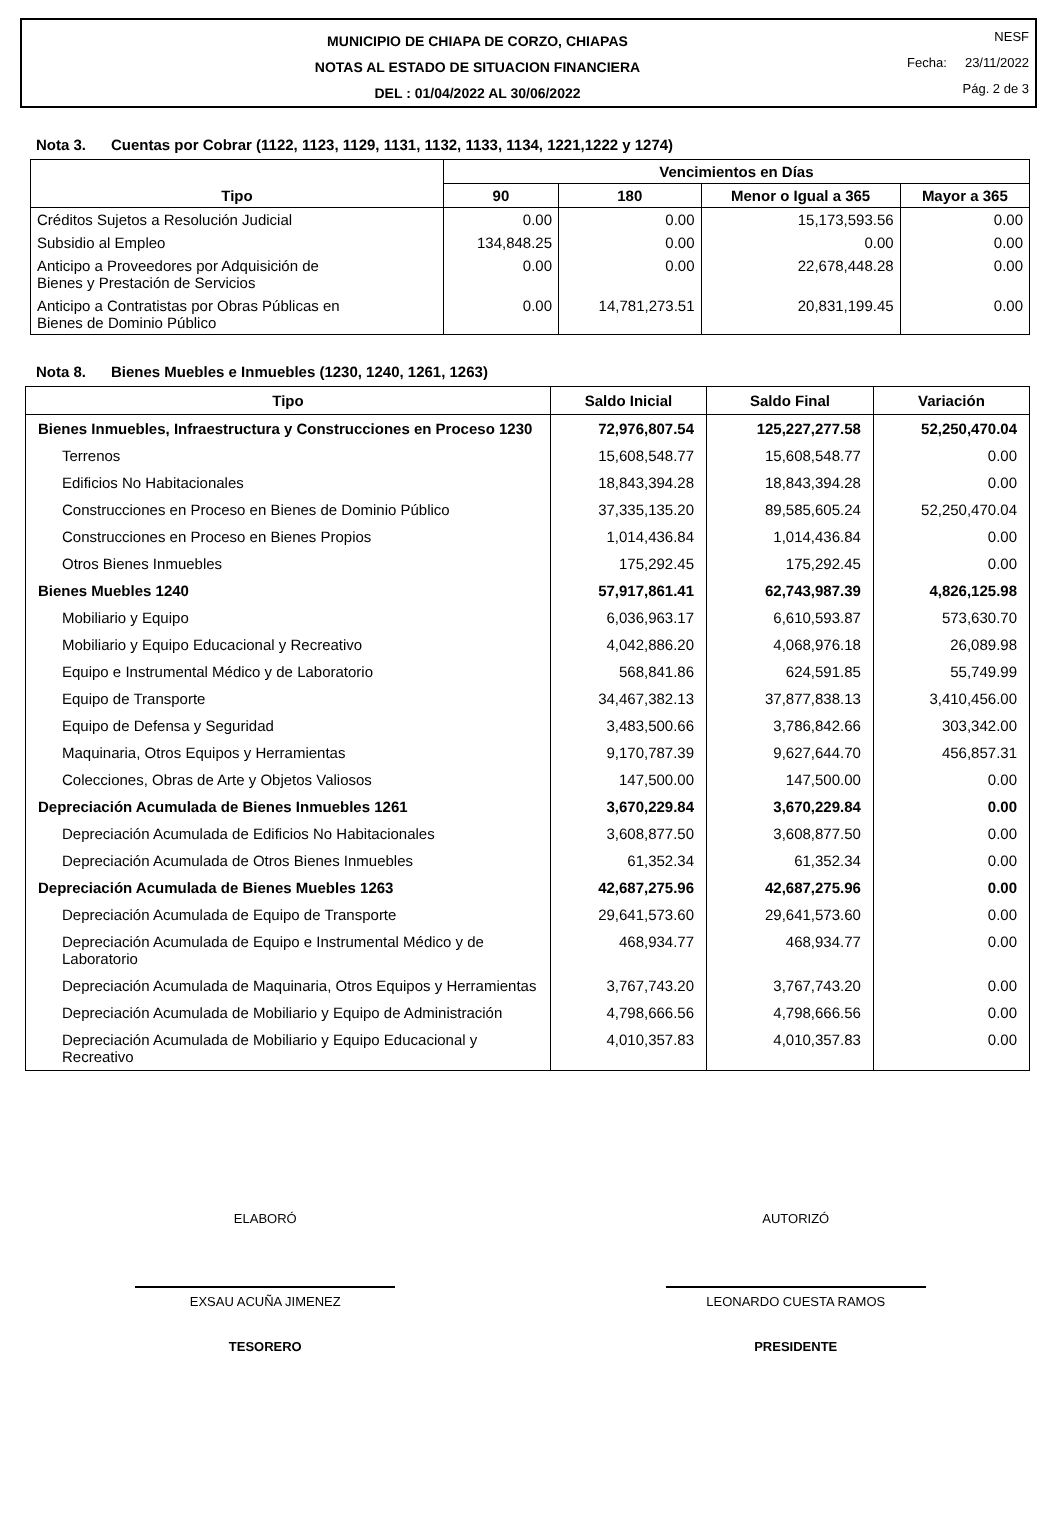MUNICIPIO DE CHIAPA DE CORZO, CHIAPAS
NOTAS AL ESTADO DE SITUACION FINANCIERA
DEL : 01/04/2022 AL 30/06/2022
NESF
Fecha: 23/11/2022
Pág. 2 de 3
Nota 3. Cuentas por Cobrar (1122, 1123, 1129, 1131, 1132, 1133, 1134, 1221,1222 y 1274)
| Tipo | Vencimientos en Días | | | |
| --- | --- | --- | --- | --- |
| | 90 | 180 | Menor o Igual a 365 | Mayor a 365 |
| Créditos Sujetos a Resolución Judicial | 0.00 | 0.00 | 15,173,593.56 | 0.00 |
| Subsidio al Empleo | 134,848.25 | 0.00 | 0.00 | 0.00 |
| Anticipo a Proveedores por Adquisición de Bienes y Prestación de Servicios | 0.00 | 0.00 | 22,678,448.28 | 0.00 |
| Anticipo a Contratistas por Obras Públicas en Bienes de Dominio Público | 0.00 | 14,781,273.51 | 20,831,199.45 | 0.00 |
Nota 8. Bienes Muebles e Inmuebles (1230, 1240, 1261, 1263)
| Tipo | Saldo Inicial | Saldo Final | Variación |
| --- | --- | --- | --- |
| Bienes Inmuebles, Infraestructura y Construcciones en Proceso 1230 | 72,976,807.54 | 125,227,277.58 | 52,250,470.04 |
| Terrenos | 15,608,548.77 | 15,608,548.77 | 0.00 |
| Edificios No Habitacionales | 18,843,394.28 | 18,843,394.28 | 0.00 |
| Construcciones en Proceso en Bienes de Dominio Público | 37,335,135.20 | 89,585,605.24 | 52,250,470.04 |
| Construcciones en Proceso en Bienes Propios | 1,014,436.84 | 1,014,436.84 | 0.00 |
| Otros Bienes Inmuebles | 175,292.45 | 175,292.45 | 0.00 |
| Bienes Muebles 1240 | 57,917,861.41 | 62,743,987.39 | 4,826,125.98 |
| Mobiliario y Equipo | 6,036,963.17 | 6,610,593.87 | 573,630.70 |
| Mobiliario y Equipo Educacional y Recreativo | 4,042,886.20 | 4,068,976.18 | 26,089.98 |
| Equipo e Instrumental Médico y de Laboratorio | 568,841.86 | 624,591.85 | 55,749.99 |
| Equipo de Transporte | 34,467,382.13 | 37,877,838.13 | 3,410,456.00 |
| Equipo de Defensa y Seguridad | 3,483,500.66 | 3,786,842.66 | 303,342.00 |
| Maquinaria, Otros Equipos y Herramientas | 9,170,787.39 | 9,627,644.70 | 456,857.31 |
| Colecciones, Obras de Arte y Objetos Valiosos | 147,500.00 | 147,500.00 | 0.00 |
| Depreciación Acumulada de Bienes Inmuebles 1261 | 3,670,229.84 | 3,670,229.84 | 0.00 |
| Depreciación Acumulada de Edificios No Habitacionales | 3,608,877.50 | 3,608,877.50 | 0.00 |
| Depreciación Acumulada de Otros Bienes Inmuebles | 61,352.34 | 61,352.34 | 0.00 |
| Depreciación Acumulada de Bienes Muebles 1263 | 42,687,275.96 | 42,687,275.96 | 0.00 |
| Depreciación Acumulada de Equipo de Transporte | 29,641,573.60 | 29,641,573.60 | 0.00 |
| Depreciación Acumulada de Equipo e Instrumental Médico y de Laboratorio | 468,934.77 | 468,934.77 | 0.00 |
| Depreciación Acumulada de Maquinaria, Otros Equipos y Herramientas | 3,767,743.20 | 3,767,743.20 | 0.00 |
| Depreciación Acumulada de Mobiliario y Equipo de Administración | 4,798,666.56 | 4,798,666.56 | 0.00 |
| Depreciación Acumulada de Mobiliario y Equipo Educacional y Recreativo | 4,010,357.83 | 4,010,357.83 | 0.00 |
ELABORÓ
EXSAU ACUÑA JIMENEZ
TESORERO
AUTORIZÓ
LEONARDO CUESTA RAMOS
PRESIDENTE